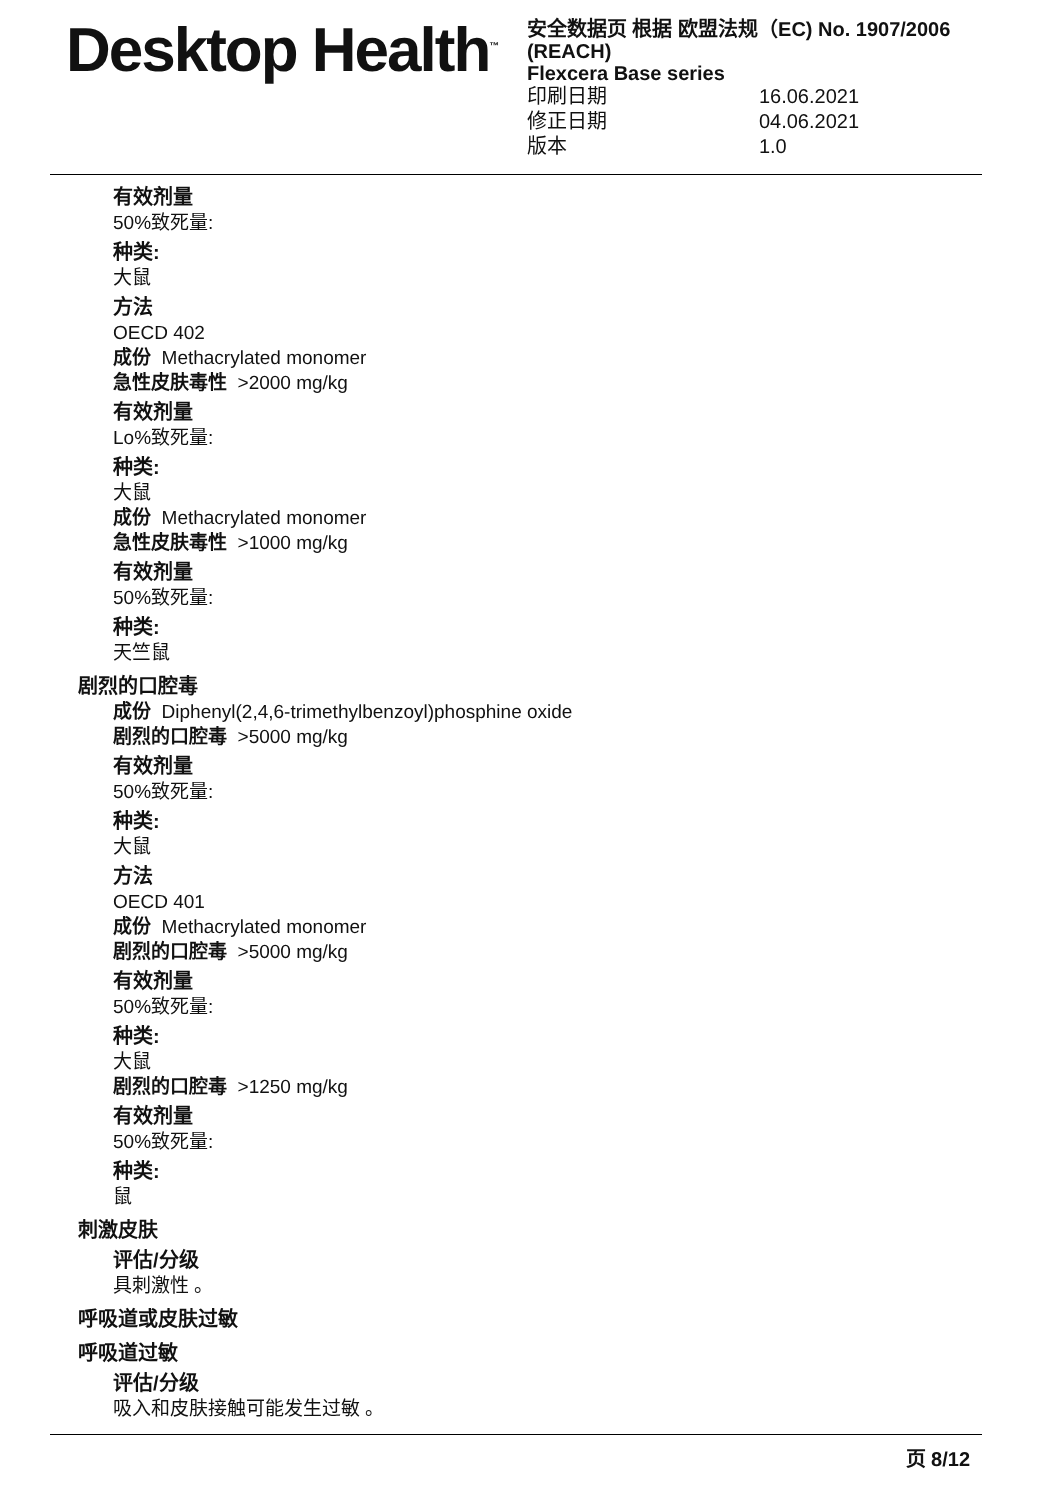Desktop Health<sup>™</sup>
安全数据页 根据 欧盟法规（EC) No. 1907/2006 (REACH)
Flexcera Base series
印刷日期 16.06.2021
修正日期 04.06.2021
版本 1.0
有效剂量
50%致死量:
种类:
大鼠
方法
OECD 402
成份 Methacrylated monomer
急性皮肤毒性 >2000 mg/kg
有效剂量
Lo%致死量:
种类:
大鼠
成份 Methacrylated monomer
急性皮肤毒性 >1000 mg/kg
有效剂量
50%致死量:
种类:
天竺鼠
剧烈的口腔毒
成份 Diphenyl(2,4,6-trimethylbenzoyl)phosphine oxide
剧烈的口腔毒 >5000 mg/kg
有效剂量
50%致死量:
种类:
大鼠
方法
OECD 401
成份 Methacrylated monomer
剧烈的口腔毒 >5000 mg/kg
有效剂量
50%致死量:
种类:
大鼠
剧烈的口腔毒 >1250 mg/kg
有效剂量
50%致死量:
种类:
鼠
刺激皮肤
评估/分级
具刺激性 。
呼吸道或皮肤过敏
呼吸道过敏
评估/分级
吸入和皮肤接触可能发生过敏 。
页 8/12